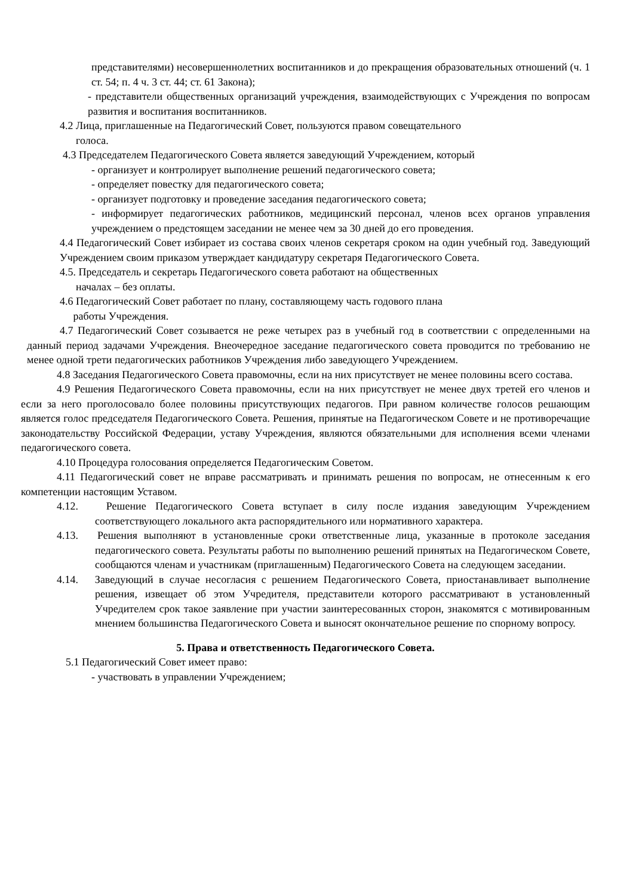представителями) несовершеннолетних воспитанников и до прекращения образовательных отношений (ч. 1 ст. 54; п. 4 ч. 3 ст. 44; ст. 61 Закона);
- представители общественных организаций учреждения, взаимодействующих с Учреждения по вопросам развития и воспитания воспитанников.
4.2 Лица, приглашенные на Педагогический Совет, пользуются правом совещательного
голоса.
4.3 Председателем Педагогического Совета является заведующий Учреждением, который
- организует и контролирует выполнение решений педагогического совета;
- определяет повестку для педагогического совета;
- организует подготовку и проведение заседания педагогического совета;
- информирует педагогических работников, медицинский персонал, членов всех органов управления учреждением о предстоящем заседании не менее чем за 30 дней до его проведения.
4.4 Педагогический Совет избирает из состава своих членов секретаря сроком на один учебный год. Заведующий Учреждением своим приказом утверждает кандидатуру секретаря Педагогического Совета.
4.5. Председатель и секретарь Педагогического совета работают на общественных
началах – без оплаты.
4.6 Педагогический Совет работает по плану, составляющему часть годового плана
работы Учреждения.
4.7 Педагогический Совет созывается не реже четырех раз в учебный год в соответствии с определенными на данный период задачами Учреждения. Внеочередное заседание педагогического совета проводится по требованию не менее одной трети педагогических работников Учреждения либо заведующего Учреждением.
4.8 Заседания Педагогического Совета правомочны, если на них присутствует не менее половины всего состава.
4.9 Решения Педагогического Совета правомочны, если на них присутствует не менее двух третей его членов и если за него проголосовало более половины присутствующих педагогов. При равном количестве голосов решающим является голос председателя Педагогического Совета. Решения, принятые на Педагогическом Совете и не противоречащие законодательству Российской Федерации, уставу Учреждения, являются обязательными для исполнения всеми членами педагогического совета.
4.10 Процедура голосования определяется Педагогическим Советом.
4.11 Педагогический совет не вправе рассматривать и принимать решения по вопросам, не отнесенным к его компетенции настоящим Уставом.
4.12. Решение Педагогического Совета вступает в силу после издания заведующим Учреждением соответствующего локального акта распорядительного или нормативного характера.
4.13. Решения выполняют в установленные сроки ответственные лица, указанные в протоколе заседания педагогического совета. Результаты работы по выполнению решений принятых на Педагогическом Совете, сообщаются членам и участникам (приглашенным) Педагогического Совета на следующем заседании.
4.14. Заведующий в случае несогласия с решением Педагогического Совета, приостанавливает выполнение решения, извещает об этом Учредителя, представители которого рассматривают в установленный Учредителем срок такое заявление при участии заинтересованных сторон, знакомятся с мотивированным мнением большинства Педагогического Совета и выносят окончательное решение по спорному вопросу.
5. Права и ответственность Педагогического Совета.
5.1 Педагогический Совет имеет право:
- участвовать в управлении Учреждением;